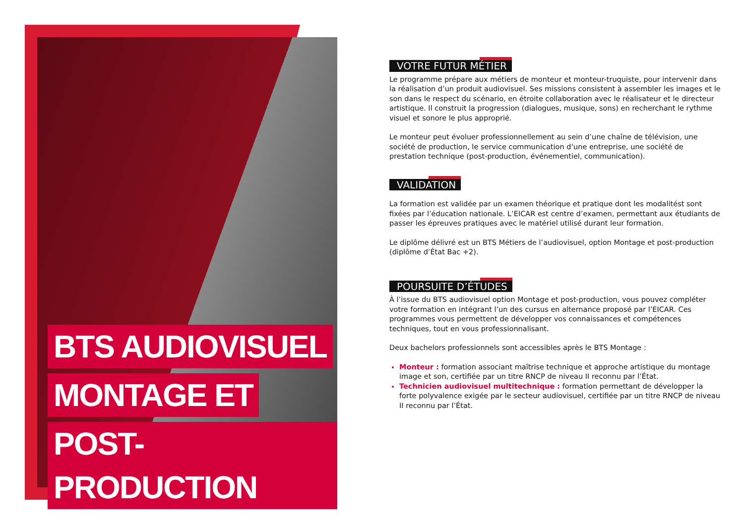BTS AUDIOVISUEL
MONTAGE ET
POST-PRODUCTION
VOTRE FUTUR MÉTIER
Le programme prépare aux métiers de monteur et monteur-truquiste, pour intervenir dans la réalisation d’un produit audiovisuel. Ses missions consistent à assembler les images et le son dans le respect du scénario, en étroite collaboration avec le réalisateur et le directeur artistique. Il construit la progression (dialogues, musique, sons) en recherchant le rythme visuel et sonore le plus approprié.
Le monteur peut évoluer professionnellement au sein d’une chaîne de télévision, une société de production, le service communication d’une entreprise, une société de prestation technique (post-production, événementiel, communication).
VALIDATION
La formation est validée par un examen théorique et pratique dont les modalitést sont fixées par l’éducation nationale. L’EICAR est centre d’examen, permettant aux étudiants de passer les épreuves pratiques avec le matériel utilisé durant leur formation.
Le diplôme délivré est un BTS Métiers de l’audiovisuel, option Montage et post-production (diplôme d’État Bac +2).
POURSUITE D’ÉTUDES
À l’issue du BTS audiovisuel option Montage et post-production, vous pouvez compléter votre formation en intégrant l’un des cursus en alternance proposé par l’EICAR. Ces programmes vous permettent de développer vos connaissances et compétences techniques, tout en vous professionnalisant.
Deux bachelors professionnels sont accessibles après le BTS Montage :
Monteur : formation associant maîtrise technique et approche artistique du montage image et son, certifiée par un titre RNCP de niveau II reconnu par l’État.
Technicien audiovisuel multitechnique : formation permettant de développer la forte polyvalence exigée par le secteur audiovisuel, certifiée par un titre RNCP de niveau II reconnu par l’État.